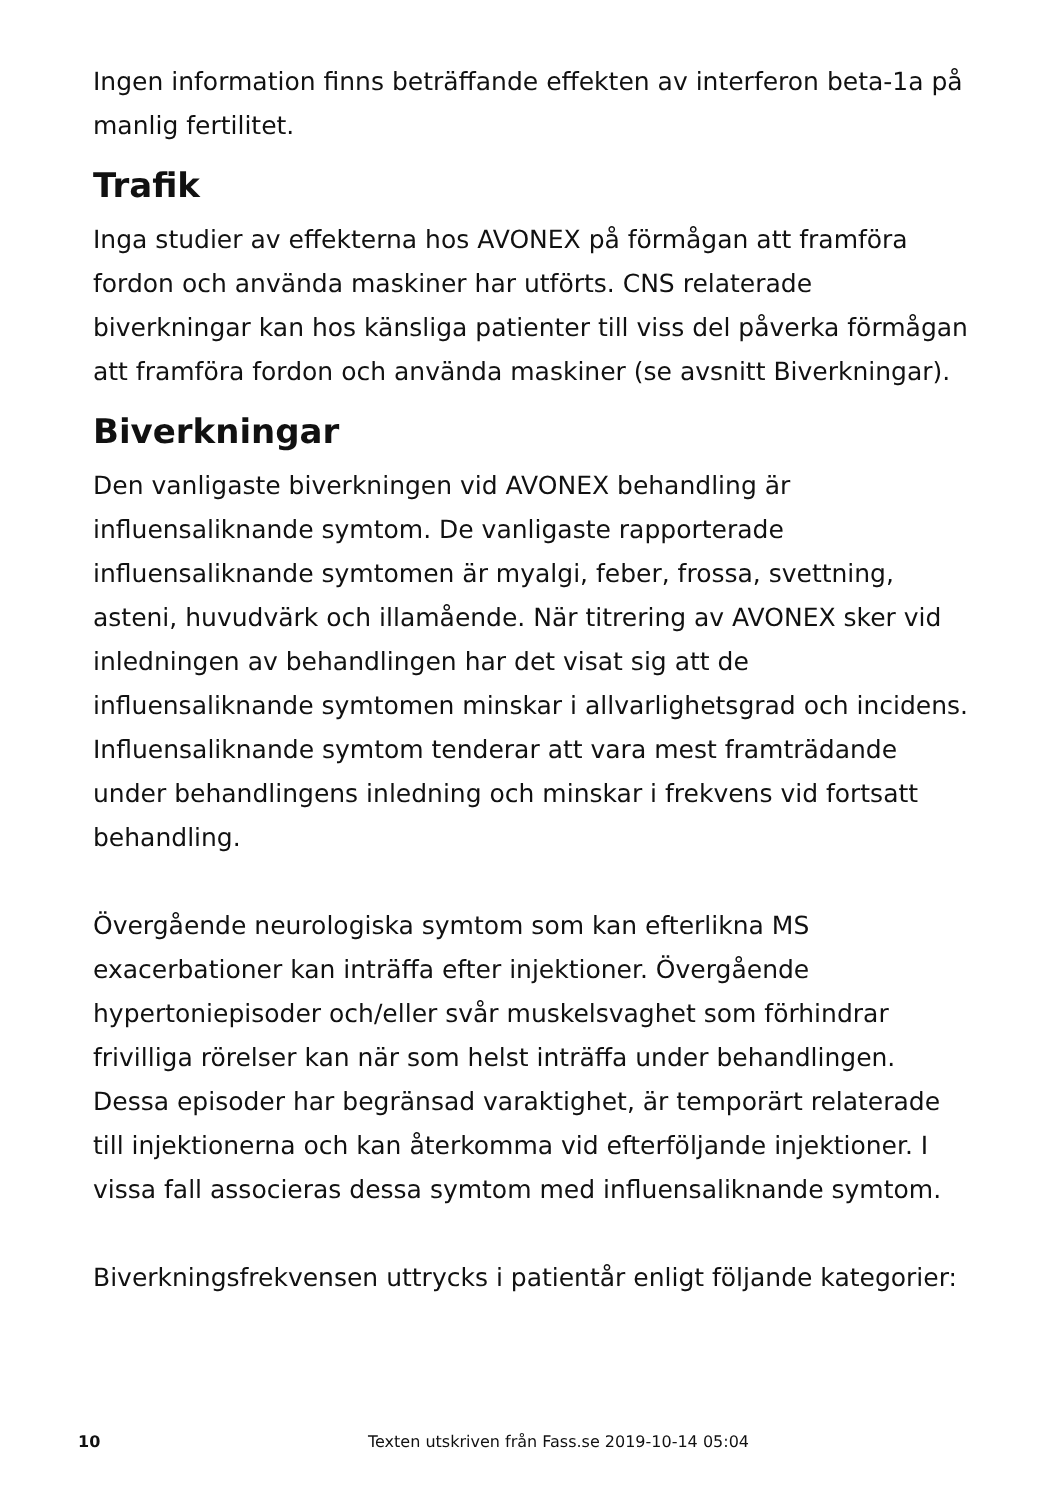Ingen information finns beträffande effekten av interferon beta-1a på manlig fertilitet.
Trafik
Inga studier av effekterna hos AVONEX på förmågan att framföra fordon och använda maskiner har utförts. CNS relaterade biverkningar kan hos känsliga patienter till viss del påverka förmågan att framföra fordon och använda maskiner (se avsnitt Biverkningar).
Biverkningar
Den vanligaste biverkningen vid AVONEX behandling är influensaliknande symtom. De vanligaste rapporterade influensaliknande symtomen är myalgi, feber, frossa, svettning, asteni, huvudvärk och illamående. När titrering av AVONEX sker vid inledningen av behandlingen har det visat sig att de influensaliknande symtomen minskar i allvarlighetsgrad och incidens. Influensaliknande symtom tenderar att vara mest framträdande under behandlingens inledning och minskar i frekvens vid fortsatt behandling.
Övergående neurologiska symtom som kan efterlikna MS exacerbationer kan inträffa efter injektioner. Övergående hypertoniepisoder och/eller svår muskelsvaghet som förhindrar frivilliga rörelser kan när som helst inträffa under behandlingen. Dessa episoder har begränsad varaktighet, är temporärt relaterade till injektionerna och kan återkomma vid efterföljande injektioner. I vissa fall associeras dessa symtom med influensaliknande symtom.
Biverkningsfrekvensen uttrycks i patientår enligt följande kategorier:
10 Texten utskriven från Fass.se 2019-10-14 05:04